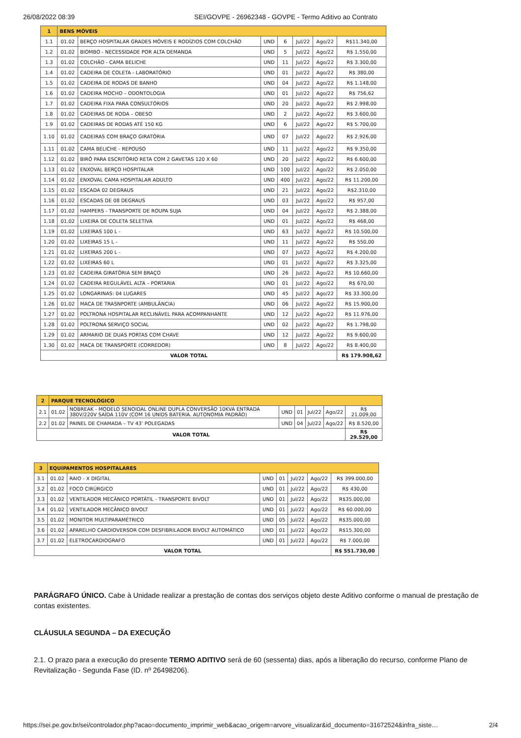26/08/2022 08:39 SEI/GOVPE - 26962348 - GOVPE - Termo Aditivo ao Contrato
| 1 | BENS MÓVEIS | | | | | | |
| 1.1 | 01.02 | BERÇO HOSPITALAR GRADES MÓVEIS E RODÍZIOS COM COLCHÃO | UND | 6 | Jul/22 | Ago/22 | R$11.340,00 |
| 1.2 | 01.02 | BIOMBO - NECESSIDADE POR ALTA DEMANDA | UND | 5 | Jul/22 | Ago/22 | R$ 1.550,00 |
| 1.3 | 01.02 | COLCHÃO - CAMA BELICHE | UND | 11 | Jul/22 | Ago/22 | R$ 3.300,00 |
| 1.4 | 01.02 | CADEIRA DE COLETA - LABORATÓRIO | UND | 01 | Jul/22 | Ago/22 | R$ 380,00 |
| 1.5 | 01.02 | CADEIRA DE RODAS DE BANHO | UND | 04 | Jul/22 | Ago/22 | R$ 1.148,00 |
| 1.6 | 01.02 | CADEIRA MOCHO – ODONTOLOGIA | UND | 01 | Jul/22 | Ago/22 | R$ 756,62 |
| 1.7 | 01.02 | CADEIRA FIXA PARA CONSULTÓRIOS | UND | 20 | Jul/22 | Ago/22 | R$ 2.998,00 |
| 1.8 | 01.02 | CADEIRAS DE RODA – OBESO | UND | 2 | Jul/22 | Ago/22 | R$ 3.600,00 |
| 1.9 | 01.02 | CADEIRAS DE RODAS ATÉ 150 KG | UND | 6 | Jul/22 | Ago/22 | R$ 5.700,00 |
| 1.10 | 01.02 | CADEIRAS COM BRAÇO GIRATÓRIA | UND | 07 | Jul/22 | Ago/22 | R$ 2.926,00 |
| 1.11 | 01.02 | CAMA BELICHE - REPOUSO | UND | 11 | Jul/22 | Ago/22 | R$ 9.350,00 |
| 1.12 | 01.02 | BIRÔ PARA ESCRITÓRIO RETA COM 2 GAVETAS 120 X 60 | UND | 20 | Jul/22 | Ago/22 | R$ 6.600,00 |
| 1.13 | 01.02 | ENXOVAL BERÇO HOSPITALAR | UND | 100 | Jul/22 | Ago/22 | R$ 2.050,00 |
| 1.14 | 01.02 | ENXOVAL CAMA HOSPITALAR ADULTO | UND | 400 | Jul/22 | Ago/22 | R$ 11.200,00 |
| 1.15 | 01.02 | ESCADA 02 DEGRAUS | UND | 21 | Jul/22 | Ago/22 | R$2.310,00 |
| 1.16 | 01.02 | ESCADAS DE 08 DEGRAUS | UND | 03 | Jul/22 | Ago/22 | R$ 957,00 |
| 1.17 | 01.02 | HAMPERS - TRANSPORTE DE ROUPA SUJA | UND | 04 | Jul/22 | Ago/22 | R$ 2.388,00 |
| 1.18 | 01.02 | LIXEIRA DE COLETA SELETIVA | UND | 01 | Jul/22 | Ago/22 | R$ 468,00 |
| 1.19 | 01.02 | LIXEIRAS 100 L - | UND | 63 | Jul/22 | Ago/22 | R$ 10.500,00 |
| 1.20 | 01.02 | LIXEIRAS 15 L - | UND | 11 | Jul/22 | Ago/22 | R$ 550,00 |
| 1.21 | 01.02 | LIXEIRAS 200 L - | UND | 07 | Jul/22 | Ago/22 | R$ 4.200,00 |
| 1.22 | 01.02 | LIXEIRAS 60 L | UND | 01 | Jul/22 | Ago/22 | R$ 3.325,00 |
| 1.23 | 01.02 | CADEIRA GIRATÓRIA SEM BRAÇO | UND | 26 | Jul/22 | Ago/22 | R$ 10.660,00 |
| 1.24 | 01.02 | CADEIRA REGULÁVEL ALTA – PORTARIA | UND | 01 | Jul/22 | Ago/22 | R$ 670,00 |
| 1.25 | 01.02 | LONGARINAS: 04 LUGARES | UND | 45 | Jul/22 | Ago/22 | R$ 33.300,00 |
| 1.26 | 01.02 | MACA DE TRASNPORTE (AMBULÂNCIA) | UND | 06 | Jul/22 | Ago/22 | R$ 15.900,00 |
| 1.27 | 01.02 | POLTRONA HOSPITALAR RECLINÁVEL PARA ACOMPANHANTE | UND | 12 | Jul/22 | Ago/22 | R$ 11.976,00 |
| 1.28 | 01.02 | POLTRONA SERVIÇO SOCIAL | UND | 02 | Jul/22 | Ago/22 | R$ 1.798,00 |
| 1.29 | 01.02 | ARMARIO DE DUAS PORTAS COM CHAVE | UND | 12 | Jul/22 | Ago/22 | R$ 9.600,00 |
| 1.30 | 01.02 | MACA DE TRANSPORTE (CORREDOR) | UND | 8 | Jul/22 | Ago/22 | R$ 8.400,00 |
| VALOR TOTAL | | | | | | | R$ 179.908,62 |
| 2 | PARQUE TECNOLÓGICO | | | | | | |
| 2.1 | 01.02 | NOBREAK - MODELO SENOIDAL ONLINE DUPLA CONVERSÃO 10KVA ENTRADA 380V/220V SAÍDA 110V (COM 16 UNIDS BATERIA. AUTONOMIA PADRÃO) | UND | 01 | Jul/22 | Ago/22 | R$ 21.009,00 |
| 2.2 | 01.02 | PAINEL DE CHAMADA – TV 43’ POLEGADAS | UND | 04 | Jul/22 | Ago/22 | R$ 8.520,00 |
| VALOR TOTAL | | | | | | | R$ 29.529,00 |
| 3 | EQUIPAMENTOS HOSPITALARES | | | | | | |
| 3.1 | 01.02 | RAIO - X DIGITAL | UND | 01 | Jul/22 | Ago/22 | R$ 399.000,00 |
| 3.2 | 01.02 | FOCO CIRÚRGICO | UND | 01 | Jul/22 | Ago/22 | R$ 430,00 |
| 3.3 | 01.02 | VENTILADOR MECÂNICO PORTÁTIL - TRANSPORTE BIVOLT | UND | 01 | Jul/22 | Ago/22 | R$35.000,00 |
| 3.4 | 01.02 | VENTILADOR MECÂNICO BIVOLT | UND | 01 | Jul/22 | Ago/22 | R$ 60.000,00 |
| 3.5 | 01.02 | MONITOR MULTIPARAMÉTRICO | UND | 05 | Jul/22 | Ago/22 | R$35.000,00 |
| 3.6 | 01.02 | APARELHO CARDIOVERSOR COM DESFIBRILADOR BIVOLT AUTOMÁTICO | UND | 01 | Jul/22 | Ago/22 | R$15.300,00 |
| 3.7 | 01.02 | ELETROCARDIOGRAFO | UND | 01 | Jul/22 | Ago/22 | R$ 7.000,00 |
| VALOR TOTAL | | | | | | | R$ 551.730,00 |
PARÁGRAFO ÚNICO. Cabe à Unidade realizar a prestação de contas dos serviços objeto deste Aditivo conforme o manual de prestação de contas existentes.
CLÁUSULA SEGUNDA – DA EXECUÇÃO
2.1. O prazo para a execução do presente TERMO ADITIVO será de 60 (sessenta) dias, após a liberação do recurso, conforme Plano de Revitalização - Segunda Fase (ID. nº 26498206).
https://sei.pe.gov.br/sei/controlador.php?acao=documento_imprimir_web&acao_origem=arvore_visualizar&id_documento=31672524&infra_siste… 2/4